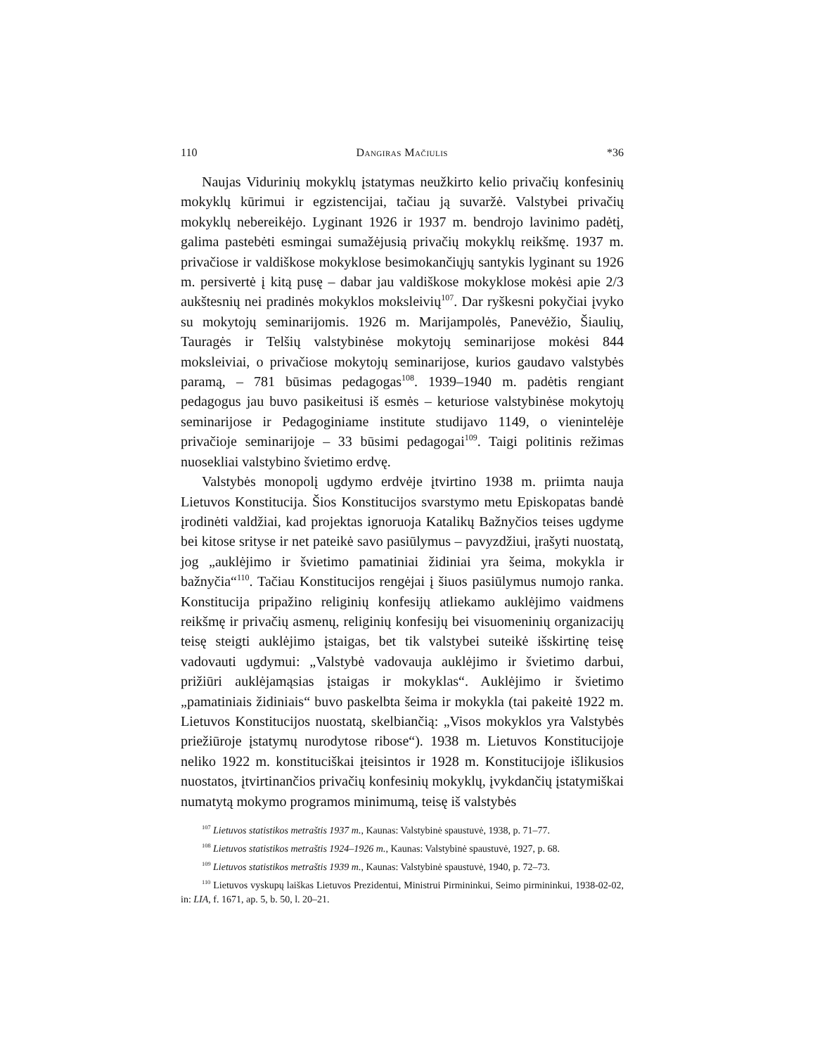110 Dangiras Mačiulis *36
Naujas Vidurinių mokyklų įstatymas neužkirto kelio privačių konfesinių mokyklų kūrimui ir egzistencijai, tačiau ją suvaržė. Valstybei privačių mokyklų nebereikėjo. Lyginant 1926 ir 1937 m. bendrojo lavinimo padėtį, galima pastebėti esmingai sumažėjusią privačių mokyklų reikšmę. 1937 m. privačiose ir valdiškose mokyklose besimokančiųjų santykis lyginant su 1926 m. persivertė į kitą pusę – dabar jau valdiškose mokyklose mokėsi apie 2/3 aukštesnių nei pradinės mokyklos moksleivių<sup>107</sup>. Dar ryškesni pokyčiai įvyko su mokytojų seminarijomis. 1926 m. Marijampolės, Panevėžio, Šiaulių, Tauragės ir Telšių valstybinėse mokytojų seminarijose mokėsi 844 moksleiviai, o privačiose mokytojų seminarijose, kurios gaudavo valstybės paramą, – 781 būsimas pedagogas<sup>108</sup>. 1939–1940 m. padėtis rengiant pedagogus jau buvo pasikeitusi iš esmės – keturiose valstybinėse mokytojų seminarijose ir Pedagoginiame institute studijavo 1149, o vienintelėje privačioje seminarijoje – 33 būsimi pedagogai<sup>109</sup>. Taigi politinis režimas nuosekliai valstybino švietimo erdvę.
Valstybės monopolį ugdymo erdvėje įtvirtino 1938 m. priimta nauja Lietuvos Konstitucija. Šios Konstitucijos svarstymo metu Episkopatas bandė įrodinėti valdžiai, kad projektas ignoruoja Katalikų Bažnyčios teises ugdyme bei kitose srityse ir net pateikė savo pasiūlymus – pavyzdžiui, įrašyti nuostatą, jog „auklėjimo ir švietimo pamatiniai židiniai yra šeima, mokykla ir bažnyčia“<sup>110</sup>. Tačiau Konstitucijos rengėjai į šiuos pasiūlymus numojo ranka. Konstitucija pripažino religinių konfesijų atliekamo auklėjimo vaidmens reikšmę ir privačių asmenų, religinių konfesijų bei visuomeninių organizacijų teisę steigti auklėjimo įstaigas, bet tik valstybei suteikė išskirtinę teisę vadovauti ugdymui: „Valstybė vadovauja auklėjimo ir švietimo darbui, prižiūri auklėjamąsias įstaigas ir mokyklas“. Auklėjimo ir švietimo „pamatiniais židiniais“ buvo paskelbta šeima ir mokykla (tai pakeitė 1922 m. Lietuvos Konstitucijos nuostatą, skelbiančią: „Visos mokyklos yra Valstybės priežiūroje įstatymų nurodytose ribose“). 1938 m. Lietuvos Konstitucijoje neliko 1922 m. konstituciškai įteisintos ir 1928 m. Konstitucijoje išlikusios nuostatos, įtvirtinančios privačių konfesinių mokyklų, įvykdančių įstatymiškai numatytą mokymo programos minimumą, teisę iš valstybės
<sup>107</sup> Lietuvos statistikos metraštis 1937 m., Kaunas: Valstybinė spaustuvė, 1938, p. 71–77.
<sup>108</sup> Lietuvos statistikos metraštis 1924–1926 m., Kaunas: Valstybinė spaustuvė, 1927, p. 68.
<sup>109</sup> Lietuvos statistikos metraštis 1939 m., Kaunas: Valstybinė spaustuvė, 1940, p. 72–73.
<sup>110</sup> Lietuvos vyskupų laiškas Lietuvos Prezidentui, Ministrui Pirmininkui, Seimo pirmininkui, 1938-02-02, in: LIA, f. 1671, ap. 5, b. 50, l. 20–21.